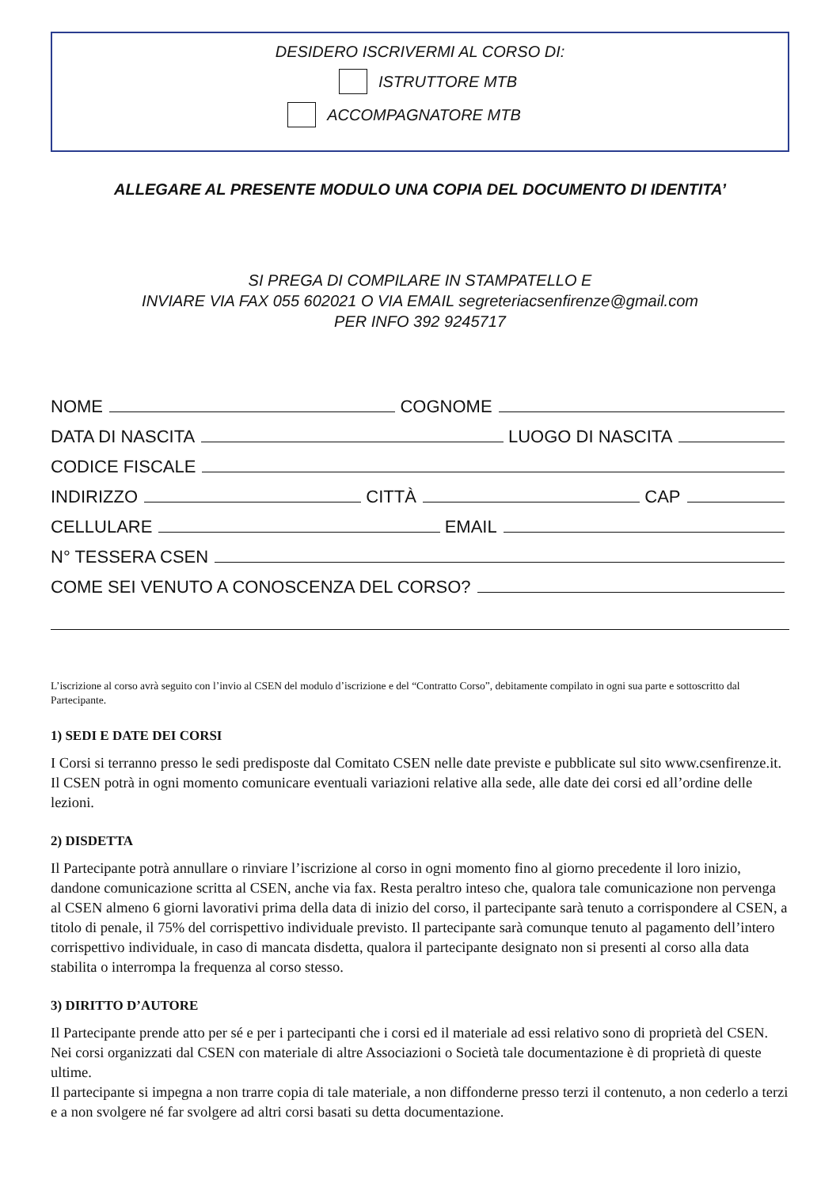DESIDERO ISCRIVERMI AL CORSO DI:
ISTRUTTORE MTB
ACCOMPAGNATORE MTB
ALLEGARE AL PRESENTE MODULO UNA COPIA DEL DOCUMENTO DI IDENTITA’
SI PREGA DI COMPILARE IN STAMPATELLO E
INVIARE VIA FAX 055 602021 O VIA EMAIL segreteriacsenfirenze@gmail.com
PER INFO 392 9245717
NOME COGNOME
DATA DI NASCITA LUOGO DI NASCITA
CODICE FISCALE
INDIRIZZO CITTÀ CAP
CELLULARE EMAIL
N° TESSERA CSEN
COME SEI VENUTO A CONOSCENZA DEL CORSO?
L’iscrizione al corso avrà seguito con l’invio al CSEN del modulo d’iscrizione e del “Contratto Corso”, debitamente compilato in ogni sua parte e sottoscritto dal Partecipante.
1) SEDI E DATE DEI CORSI
I Corsi si terranno presso le sedi predisposte dal Comitato CSEN nelle date previste e pubblicate sul sito www.csenfirenze.it. Il CSEN potrà in ogni momento comunicare eventuali variazioni relative alla sede, alle date dei corsi ed all’ordine delle lezioni.
2) DISDETTA
Il Partecipante potrà annullare o rinviare l’iscrizione al corso in ogni momento fino al giorno precedente il loro inizio, dandone comunicazione scritta al CSEN, anche via fax. Resta peraltro inteso che, qualora tale comunicazione non pervenga al CSEN almeno 6 giorni lavorativi prima della data di inizio del corso, il partecipante sarà tenuto a corrispondere al CSEN, a titolo di penale, il 75% del corrispettivo individuale previsto. Il partecipante sarà comunque tenuto al pagamento dell’intero corrispettivo individuale, in caso di mancata disdetta, qualora il partecipante designato non si presenti al corso alla data stabilita o interrompa la frequenza al corso stesso.
3) DIRITTO D’AUTORE
Il Partecipante prende atto per sé e per i partecipanti che i corsi ed il materiale ad essi relativo sono di proprietà del CSEN. Nei corsi organizzati dal CSEN con materiale di altre Associazioni o Società tale documentazione è di proprietà di queste ultime.
Il partecipante si impegna a non trarre copia di tale materiale, a non diffonderne presso terzi il contenuto, a non cederlo a terzi e a non svolgere né far svolgere ad altri corsi basati su detta documentazione.